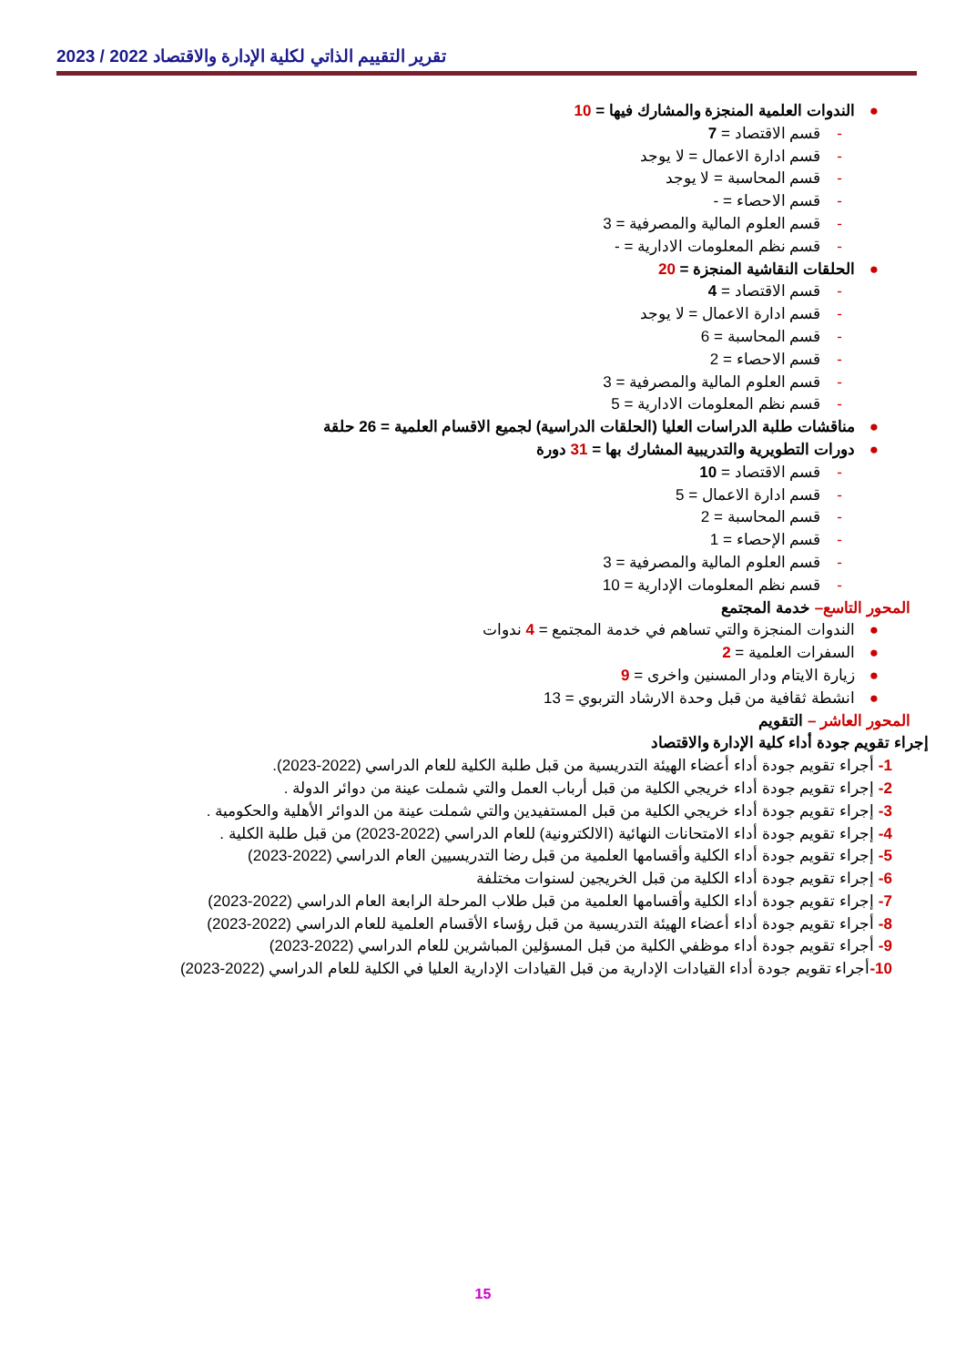تقرير التقييم الذاتي لكلية الإدارة والاقتصاد 2022 / 2023
●الندوات العلمية المنجزة والمشارك فيها = 10
-قسم الاقتصاد = 7
-قسم ادارة الاعمال = لا يوجد
-قسم المحاسبة = لا يوجد
-قسم الاحصاء = -
-قسم العلوم المالية والمصرفية = 3
-قسم نظم المعلومات الادارية = -
●الحلقات النقاشية المنجزة = 20
-قسم الاقتصاد = 4
-قسم ادارة الاعمال = لا يوجد
-قسم المحاسبة = 6
-قسم الاحصاء = 2
-قسم العلوم المالية والمصرفية = 3
-قسم نظم المعلومات الادارية = 5
●مناقشات طلبة الدراسات العليا (الحلقات الدراسية) لجميع الاقسام العلمية = 26 حلقة
●دورات التطويرية والتدريبية المشارك بها = 31 دورة
-قسم الاقتصاد = 10
-قسم ادارة الاعمال = 5
-قسم المحاسبة = 2
-قسم الإحصاء = 1
-قسم العلوم المالية والمصرفية = 3
-قسم نظم المعلومات الإدارية = 10
المحور التاسع– خدمة المجتمع
●الندوات المنجزة والتي تساهم في خدمة المجتمع = 4 ندوات
●السفرات العلمية = 2
●زيارة الايتام ودار المسنين واخرى = 9
●انشطة ثقافية من قبل وحدة الارشاد التربوي = 13
المحور العاشر – التقويم
إجراء تقويم جودة أداء كلية الإدارة والاقتصاد
1- أجراء تقويم جودة أداء أعضاء الهيئة التدريسية من قبل طلبة الكلية للعام الدراسي (2022-2023).
2- إجراء تقويم جودة أداء خريجي الكلية من قبل أرباب العمل والتي شملت عينة من دوائر الدولة .
3- إجراء تقويم جودة أداء خريجي الكلية من قبل المستفيدين والتي شملت عينة من الدوائر الأهلية والحكومية .
4- إجراء تقويم جودة أداء الامتحانات النهائية (الالكترونية) للعام الدراسي (2022-2023) من قبل طلبة الكلية .
5- إجراء تقويم جودة أداء الكلية وأقسامها العلمية من قبل رضا التدريسيين العام الدراسي (2022-2023)
6- إجراء تقويم جودة أداء الكلية من قبل الخريجين لسنوات مختلفة
7- إجراء تقويم جودة أداء الكلية وأقسامها العلمية من قبل طلاب المرحلة الرابعة العام الدراسي (2022-2023)
8- أجراء تقويم جودة أداء أعضاء الهيئة التدريسية من قبل رؤساء الأقسام العلمية للعام الدراسي (2022-2023)
9- أجراء تقويم جودة أداء موظفي الكلية من قبل المسؤلين المباشرين للعام الدراسي (2022-2023)
10-أجراء تقويم جودة أداء القيادات الإدارية من قبل القيادات الإدارية العليا في الكلية للعام الدراسي (2022-2023)
15